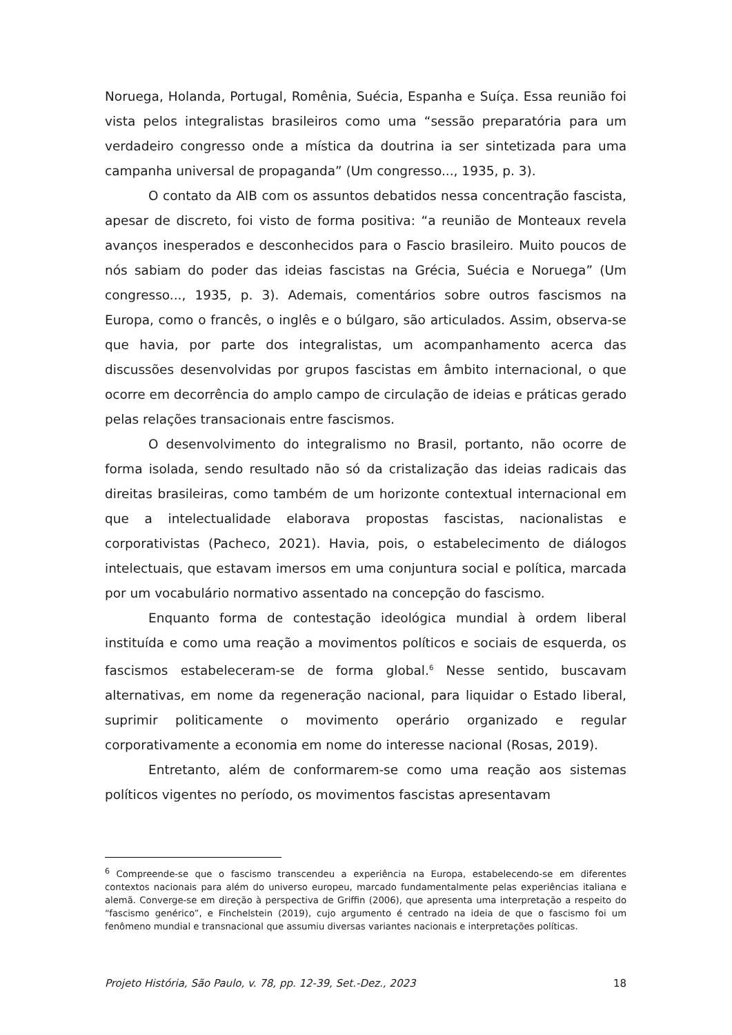Noruega, Holanda, Portugal, Romênia, Suécia, Espanha e Suíça. Essa reunião foi vista pelos integralistas brasileiros como uma “sessão preparatória para um verdadeiro congresso onde a mística da doutrina ia ser sintetizada para uma campanha universal de propaganda” (Um congresso..., 1935, p. 3).
O contato da AIB com os assuntos debatidos nessa concentração fascista, apesar de discreto, foi visto de forma positiva: “a reunião de Monteaux revela avanços inesperados e desconhecidos para o Fascio brasileiro. Muito poucos de nós sabiam do poder das ideias fascistas na Grécia, Suécia e Noruega” (Um congresso..., 1935, p. 3). Ademais, comentários sobre outros fascismos na Europa, como o francês, o inglês e o búlgaro, são articulados. Assim, observa-se que havia, por parte dos integralistas, um acompanhamento acerca das discussões desenvolvidas por grupos fascistas em âmbito internacional, o que ocorre em decorrência do amplo campo de circulação de ideias e práticas gerado pelas relações transacionais entre fascismos.
O desenvolvimento do integralismo no Brasil, portanto, não ocorre de forma isolada, sendo resultado não só da cristalização das ideias radicais das direitas brasileiras, como também de um horizonte contextual internacional em que a intelectualidade elaborava propostas fascistas, nacionalistas e corporativistas (Pacheco, 2021). Havia, pois, o estabelecimento de diálogos intelectuais, que estavam imersos em uma conjuntura social e política, marcada por um vocabulário normativo assentado na concepção do fascismo.
Enquanto forma de contestação ideológica mundial à ordem liberal instituída e como uma reação a movimentos políticos e sociais de esquerda, os fascismos estabeleceram-se de forma global.<sup>6</sup> Nesse sentido, buscavam alternativas, em nome da regeneração nacional, para liquidar o Estado liberal, suprimir politicamente o movimento operário organizado e regular corporativamente a economia em nome do interesse nacional (Rosas, 2019).
Entretanto, além de conformarem-se como uma reação aos sistemas políticos vigentes no período, os movimentos fascistas apresentavam
<sup>6</sup> Compreende-se que o fascismo transcendeu a experiência na Europa, estabelecendo-se em diferentes contextos nacionais para além do universo europeu, marcado fundamentalmente pelas experiências italiana e alemã. Converge-se em direção à perspectiva de Griffin (2006), que apresenta uma interpretação a respeito do “fascismo genérico”, e Finchelstein (2019), cujo argumento é centrado na ideia de que o fascismo foi um fenômeno mundial e transnacional que assumiu diversas variantes nacionais e interpretações políticas.
Projeto História, São Paulo, v. 78, pp. 12-39, Set.-Dez., 2023 18